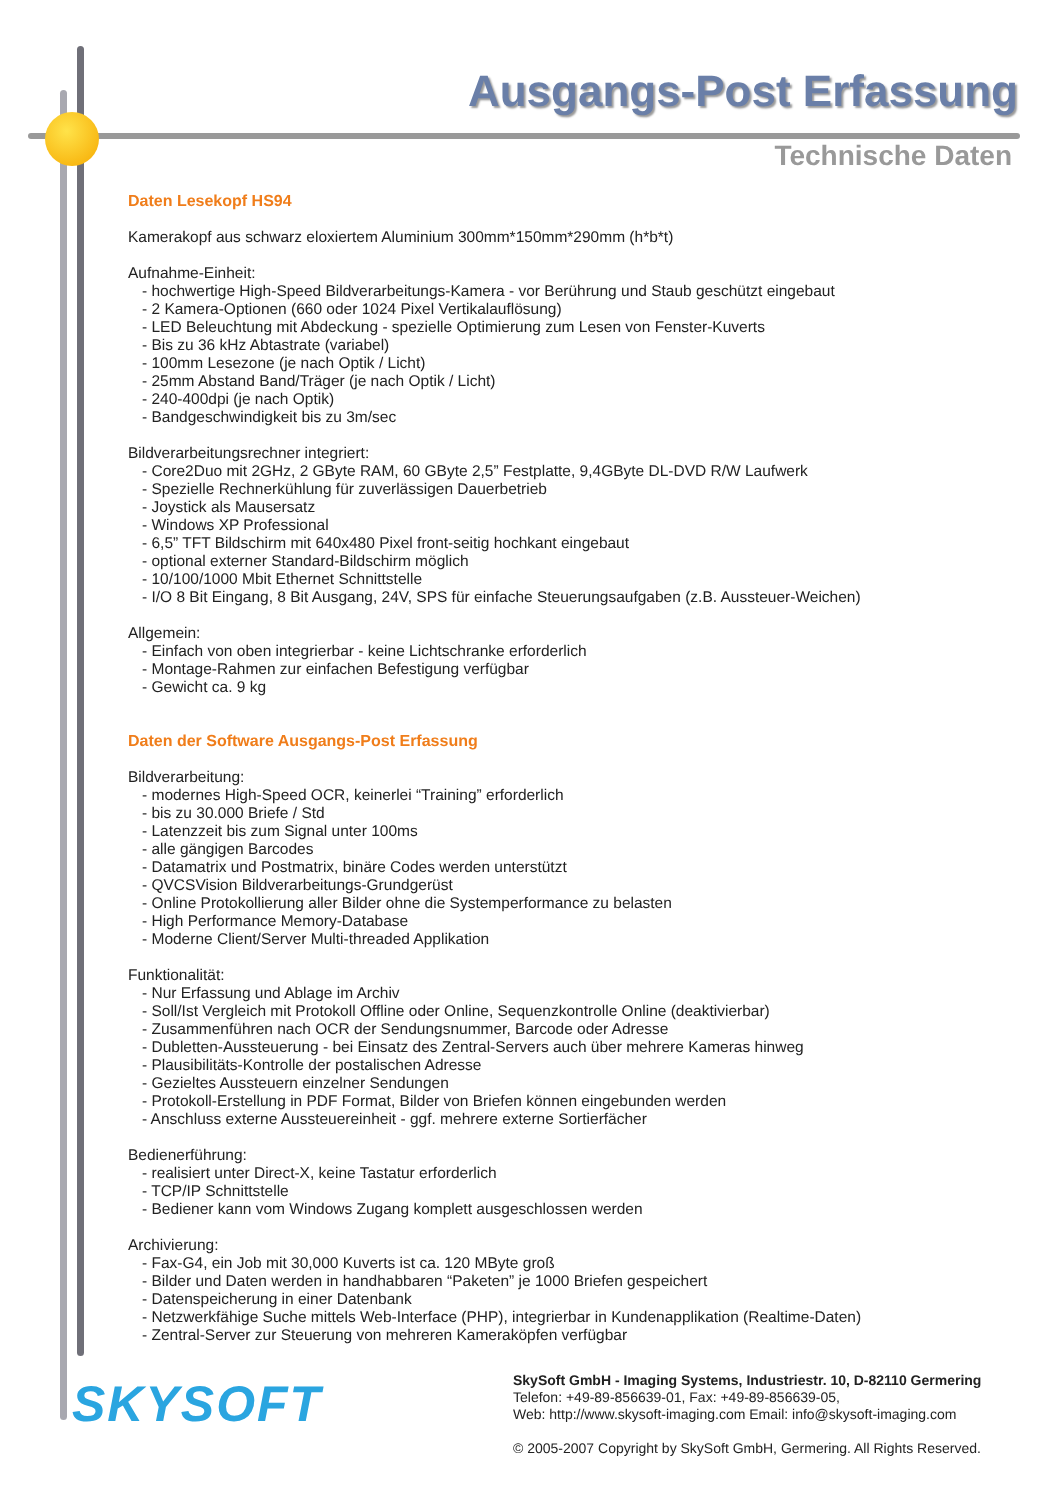Ausgangs-Post Erfassung
Technische Daten
Daten Lesekopf HS94
Kamerakopf aus schwarz eloxiertem Aluminium 300mm*150mm*290mm (h*b*t)
Aufnahme-Einheit:
- hochwertige High-Speed Bildverarbeitungs-Kamera - vor Berührung und Staub geschützt eingebaut
- 2 Kamera-Optionen (660 oder 1024 Pixel Vertikalauflösung)
- LED Beleuchtung mit Abdeckung - spezielle Optimierung zum Lesen von Fenster-Kuverts
- Bis zu 36 kHz Abtastrate (variabel)
- 100mm Lesezone (je nach Optik / Licht)
- 25mm Abstand Band/Träger (je nach Optik / Licht)
- 240-400dpi (je nach Optik)
- Bandgeschwindigkeit bis zu 3m/sec
Bildverarbeitungsrechner integriert:
- Core2Duo mit 2GHz, 2 GByte RAM, 60 GByte 2,5” Festplatte, 9,4GByte DL-DVD R/W Laufwerk
- Spezielle Rechnerkühlung für zuverlässigen Dauerbetrieb
- Joystick als Mausersatz
- Windows XP Professional
- 6,5” TFT Bildschirm mit 640x480 Pixel front-seitig hochkant eingebaut
- optional externer Standard-Bildschirm möglich
- 10/100/1000 Mbit Ethernet Schnittstelle
- I/O 8 Bit Eingang, 8 Bit Ausgang, 24V, SPS für einfache Steuerungsaufgaben (z.B. Aussteuer-Weichen)
Allgemein:
- Einfach von oben integrierbar - keine Lichtschranke erforderlich
- Montage-Rahmen zur einfachen Befestigung verfügbar
- Gewicht ca. 9 kg
Daten der Software Ausgangs-Post Erfassung
Bildverarbeitung:
- modernes High-Speed OCR, keinerlei “Training” erforderlich
- bis zu 30.000 Briefe / Std
- Latenzzeit bis zum Signal unter 100ms
- alle gängigen Barcodes
- Datamatrix und Postmatrix, binäre Codes werden unterstützt
- QVCSVision Bildverarbeitungs-Grundgerüst
- Online Protokollierung aller Bilder ohne die Systemperformance zu belasten
- High Performance Memory-Database
- Moderne Client/Server Multi-threaded Applikation
Funktionalität:
- Nur Erfassung und Ablage im Archiv
- Soll/Ist Vergleich mit Protokoll Offline oder Online, Sequenzkontrolle Online (deaktivierbar)
- Zusammenführen nach OCR der Sendungsnummer, Barcode oder Adresse
- Dubletten-Aussteuerung - bei Einsatz des Zentral-Servers auch über mehrere Kameras hinweg
- Plausibilitäts-Kontrolle der postalischen Adresse
- Gezieltes Aussteuern einzelner Sendungen
- Protokoll-Erstellung in PDF Format, Bilder von Briefen können eingebunden werden
- Anschluss externe Aussteuereinheit - ggf. mehrere externe Sortierfächer
Bedienerführung:
- realisiert unter Direct-X, keine Tastatur erforderlich
- TCP/IP Schnittstelle
- Bediener kann vom Windows Zugang komplett ausgeschlossen werden
Archivierung:
- Fax-G4, ein Job mit 30,000 Kuverts ist ca. 120 MByte groß
- Bilder und Daten werden in handhabbaren “Paketen” je 1000 Briefen gespeichert
- Datenspeicherung in einer Datenbank
- Netzwerkfähige Suche mittels Web-Interface (PHP), integrierbar in Kundenapplikation (Realtime-Daten)
- Zentral-Server zur Steuerung von mehreren Kameraköpfen verfügbar
SKYSOFT
SkySoft GmbH - Imaging Systems, Industriestr. 10, D-82110 Germering
Telefon: +49-89-856639-01, Fax: +49-89-856639-05,
Web: http://www.skysoft-imaging.com Email: info@skysoft-imaging.com
© 2005-2007 Copyright by SkySoft GmbH, Germering. All Rights Reserved.